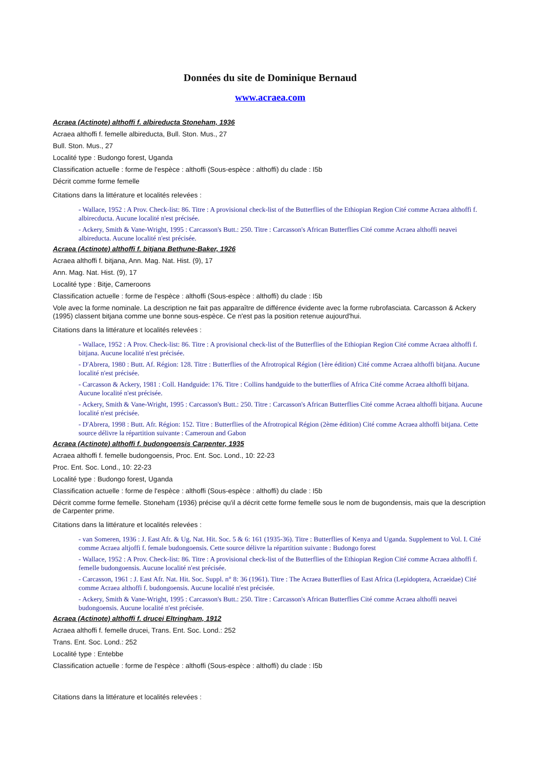Données du site de Dominique Bernaud
www.acraea.com
Acraea (Actinote) althoffi f. albireducta Stoneham, 1936
Acraea althoffi f. femelle albireducta, Bull. Ston. Mus., 27
Bull. Ston. Mus., 27
Localité type : Budongo forest, Uganda
Classification actuelle : forme de l'espèce : althoffi (Sous-espèce : althoffi) du clade : I5b
Décrit comme forme femelle
Citations dans la littérature et localités relevées :
- Wallace, 1952 : A Prov. Check-list: 86. Titre : A provisional check-list of the Butterflies of the Ethiopian Region Cité comme Acraea althoffi f. albirecducta. Aucune localité n'est précisée.
- Ackery, Smith & Vane-Wright, 1995 : Carcasson's Butt.: 250. Titre : Carcasson's African Butterflies Cité comme Acraea althoffi neavei albireducta. Aucune localité n'est précisée.
Acraea (Actinote) althoffi f. bitjana Bethune-Baker, 1926
Acraea althoffi f. bitjana, Ann. Mag. Nat. Hist. (9), 17
Ann. Mag. Nat. Hist. (9), 17
Localité type : Bitje, Cameroons
Classification actuelle : forme de l'espèce : althoffi (Sous-espèce : althoffi) du clade : I5b
Vole avec la forme nominale. La description ne fait pas apparaître de différence évidente avec la forme rubrofasciata. Carcasson & Ackery (1995) classent bitjana comme une bonne sous-espèce. Ce n'est pas la position retenue aujourd'hui.
Citations dans la littérature et localités relevées :
- Wallace, 1952 : A Prov. Check-list: 86. Titre : A provisional check-list of the Butterflies of the Ethiopian Region Cité comme Acraea althoffi f. bitjana. Aucune localité n'est précisée.
- D'Abrera, 1980 : Butt. Af. Région: 128. Titre : Butterflies of the Afrotropical Région (1ère édition) Cité comme Acraea althoffi bitjana. Aucune localité n'est précisée.
- Carcasson & Ackery, 1981 : Coll. Handguide: 176. Titre : Collins handguide to the butterflies of Africa Cité comme Acraea althoffi bitjana. Aucune localité n'est précisée.
- Ackery, Smith & Vane-Wright, 1995 : Carcasson's Butt.: 250. Titre : Carcasson's African Butterflies Cité comme Acraea althoffi bitjana. Aucune localité n'est précisée.
- D'Abrera, 1998 : Butt. Afr. Région: 152. Titre : Butterflies of the Afrotropical Région (2ème édition) Cité comme Acraea althoffi bitjana. Cette source délivre la répartition suivante : Cameroun and Gabon
Acraea (Actinote) althoffi f. budongoensis Carpenter, 1935
Acraea althoffi f. femelle budongoensis, Proc. Ent. Soc. Lond., 10: 22-23
Proc. Ent. Soc. Lond., 10: 22-23
Localité type : Budongo forest, Uganda
Classification actuelle : forme de l'espèce : althoffi (Sous-espèce : althoffi) du clade : I5b
Décrit comme forme femelle. Stoneham (1936) précise qu'il a décrit cette forme femelle sous le nom de bugondensis, mais que la description de Carpenter prime.
Citations dans la littérature et localités relevées :
- van Someren, 1936 : J. East Afr. & Ug. Nat. Hit. Soc. 5 & 6: 161 (1935-36). Titre : Butterflies of Kenya and Uganda. Supplement to Vol. I. Cité comme Acraea altjoffi f. female budongoensis. Cette source délivre la répartition suivante : Budongo forest
- Wallace, 1952 : A Prov. Check-list: 86. Titre : A provisional check-list of the Butterflies of the Ethiopian Region Cité comme Acraea althoffi f. femelle budongoensis. Aucune localité n'est précisée.
- Carcasson, 1961 : J. East Afr. Nat. Hit. Soc. Suppl. n° 8: 36 (1961). Titre : The Acraea Butterflies of East Africa (Lepidoptera, Acraeidae) Cité comme Acraea althoffi f. budongoensis. Aucune localité n'est précisée.
- Ackery, Smith & Vane-Wright, 1995 : Carcasson's Butt.: 250. Titre : Carcasson's African Butterflies Cité comme Acraea althoffi neavei budongoensis. Aucune localité n'est précisée.
Acraea (Actinote) althoffi f. drucei Eltringham, 1912
Acraea althoffi f. femelle drucei, Trans. Ent. Soc. Lond.: 252
Trans. Ent. Soc. Lond.: 252
Localité type : Entebbe
Classification actuelle : forme de l'espèce : althoffi (Sous-espèce : althoffi) du clade : I5b
Citations dans la littérature et localités relevées :